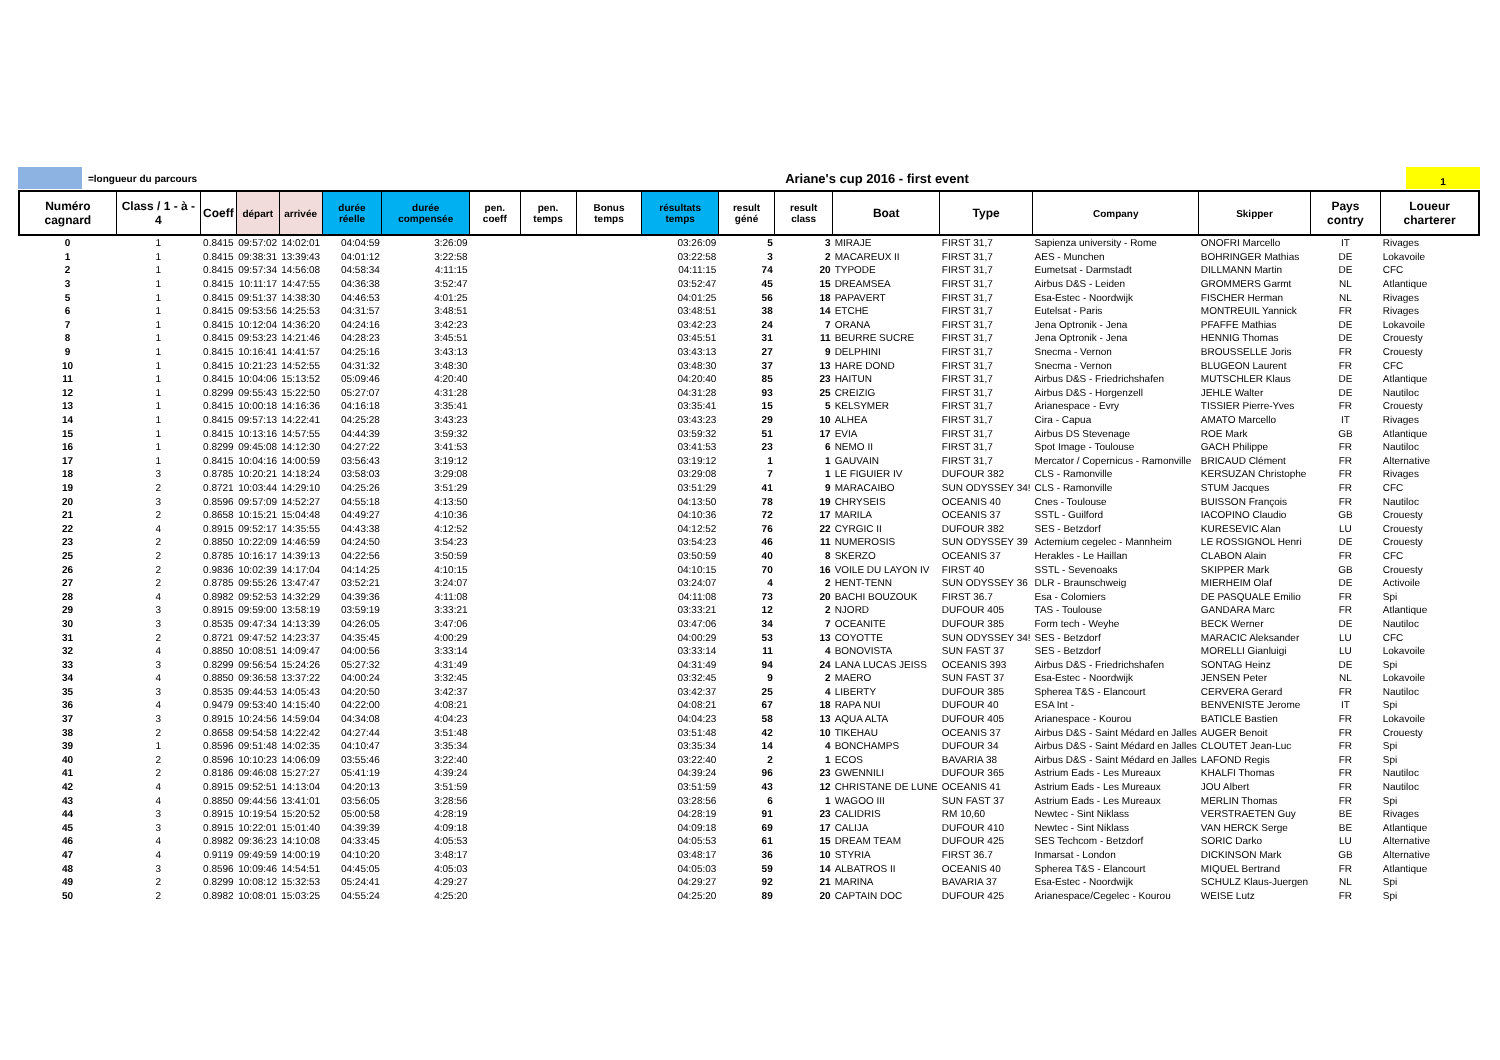=longueur du parcours
Ariane's cup 2016 - first event
1
| Numéro cagnard | Class / 1 - à - 4 | Coeff | départ | arrivée | durée réelle | durée compensée | pen. coeff | pen. temps | Bonus temps | résultats temps | result géné | result class | Boat | Type | Company | Skipper | Pays contry | Loueur charterer |
| --- | --- | --- | --- | --- | --- | --- | --- | --- | --- | --- | --- | --- | --- | --- | --- | --- | --- | --- |
| 0 | 1 | 0.8415 | 09:57:02 | 14:02:01 | 04:04:59 | 3:26:09 | | | | 03:26:09 | 5 | 3 | MIRAJE | FIRST 31,7 | Sapienza university - Rome | ONOFRI Marcello | IT | Rivages |
| 1 | 1 | 0.8415 | 09:38:31 | 13:39:43 | 04:01:12 | 3:22:58 | | | | 03:22:58 | 3 | 2 | MACAREUX II | FIRST 31,7 | AES - Munchen | BOHRINGER Mathias | DE | Lokavoile |
| 2 | 1 | 0.8415 | 09:57:34 | 14:56:08 | 04:58:34 | 4:11:15 | | | | 04:11:15 | 74 | 20 | TYPODE | FIRST 31,7 | Eumetsat - Darmstadt | DILLMANN Martin | DE | CFC |
| 3 | 1 | 0.8415 | 10:11:17 | 14:47:55 | 04:36:38 | 3:52:47 | | | | 03:52:47 | 45 | 15 | DREAMSEA | FIRST 31,7 | Airbus D&S - Leiden | GROMMERS Garmt | NL | Atlantique |
| 5 | 1 | 0.8415 | 09:51:37 | 14:38:30 | 04:46:53 | 4:01:25 | | | | 04:01:25 | 56 | 18 | PAPAVERT | FIRST 31,7 | Esa-Estec - Noordwijk | FISCHER Herman | NL | Rivages |
| 6 | 1 | 0.8415 | 09:53:56 | 14:25:53 | 04:31:57 | 3:48:51 | | | | 03:48:51 | 38 | 14 | ETCHE | FIRST 31,7 | Eutelsat - Paris | MONTREUIL Yannick | FR | Rivages |
| 7 | 1 | 0.8415 | 10:12:04 | 14:36:20 | 04:24:16 | 3:42:23 | | | | 03:42:23 | 24 | 7 | ORANA | FIRST 31,7 | Jena Optronik - Jena | PFAFFE Mathias | DE | Lokavoile |
| 8 | 1 | 0.8415 | 09:53:23 | 14:21:46 | 04:28:23 | 3:45:51 | | | | 03:45:51 | 31 | 11 | BEURRE SUCRE | FIRST 31,7 | Jena Optronik - Jena | HENNIG Thomas | DE | Crouesty |
| 9 | 1 | 0.8415 | 10:16:41 | 14:41:57 | 04:25:16 | 3:43:13 | | | | 03:43:13 | 27 | 9 | DELPHINI | FIRST 31,7 | Snecma - Vernon | BROUSSELLE Joris | FR | Crouesty |
| 10 | 1 | 0.8415 | 10:21:23 | 14:52:55 | 04:31:32 | 3:48:30 | | | | 03:48:30 | 37 | 13 | HARE DOND | FIRST 31,7 | Snecma - Vernon | BLUGEON Laurent | FR | CFC |
| 11 | 1 | 0.8415 | 10:04:06 | 15:13:52 | 05:09:46 | 4:20:40 | | | | 04:20:40 | 85 | 23 | HAITUN | FIRST 31,7 | Airbus D&S - Friedrichshafen | MUTSCHLER Klaus | DE | Atlantique |
| 12 | 1 | 0.8299 | 09:55:43 | 15:22:50 | 05:27:07 | 4:31:28 | | | | 04:31:28 | 93 | 25 | CREIZIG | FIRST 31,7 | Airbus D&S - Horgenzell | JEHLE Walter | DE | Nautiloc |
| 13 | 1 | 0.8415 | 10:00:18 | 14:16:36 | 04:16:18 | 3:35:41 | | | | 03:35:41 | 15 | 5 | KELSYMER | FIRST 31,7 | Arianespace - Evry | TISSIER Pierre-Yves | FR | Crouesty |
| 14 | 1 | 0.8415 | 09:57:13 | 14:22:41 | 04:25:28 | 3:43:23 | | | | 03:43:23 | 29 | 10 | ALHEA | FIRST 31,7 | Cira - Capua | AMATO Marcello | IT | Rivages |
| 15 | 1 | 0.8415 | 10:13:16 | 14:57:55 | 04:44:39 | 3:59:32 | | | | 03:59:32 | 51 | 17 | EVIA | FIRST 31,7 | Airbus DS Stevenage | ROE Mark | GB | Atlantique |
| 16 | 1 | 0.8299 | 09:45:08 | 14:12:30 | 04:27:22 | 3:41:53 | | | | 03:41:53 | 23 | 6 | NEMO II | FIRST 31,7 | Spot Image - Toulouse | GACH Philippe | FR | Nautiloc |
| 17 | 1 | 0.8415 | 10:04:16 | 14:00:59 | 03:56:43 | 3:19:12 | | | | 03:19:12 | 1 | 1 | GAUVAIN | FIRST 31,7 | Mercator / Copernicus - Ramonville | BRICAUD Clément | FR | Alternative |
| 18 | 3 | 0.8785 | 10:20:21 | 14:18:24 | 03:58:03 | 3:29:08 | | | | 03:29:08 | 7 | 1 | LE FIGUIER IV | DUFOUR 382 | CLS - Ramonville | KERSUZAN Christophe | FR | Rivages |
| 19 | 2 | 0.8721 | 10:03:44 | 14:29:10 | 04:25:26 | 3:51:29 | | | | 03:51:29 | 41 | 9 | MARACAIBO | SUN ODYSSEY 34! | CLS - Ramonville | STUM Jacques | FR | CFC |
| 20 | 3 | 0.8596 | 09:57:09 | 14:52:27 | 04:55:18 | 4:13:50 | | | | 04:13:50 | 78 | 19 | CHRYSEIS | OCEANIS 40 | Cnes - Toulouse | BUISSON François | FR | Nautiloc |
| 21 | 2 | 0.8658 | 10:15:21 | 15:04:48 | 04:49:27 | 4:10:36 | | | | 04:10:36 | 72 | 17 | MARILA | OCEANIS 37 | SSTL - Guilford | IACOPINO Claudio | GB | Crouesty |
| 22 | 4 | 0.8915 | 09:52:17 | 14:35:55 | 04:43:38 | 4:12:52 | | | | 04:12:52 | 76 | 22 | CYRGIC II | DUFOUR 382 | SES - Betzdorf | KURESEVIC Alan | LU | Crouesty |
| 23 | 2 | 0.8850 | 10:22:09 | 14:46:59 | 04:24:50 | 3:54:23 | | | | 03:54:23 | 46 | 11 | NUMEROSIS | SUN ODYSSEY 39 | Actemium cegelec - Mannheim | LE ROSSIGNOL Henri | DE | Crouesty |
| 25 | 2 | 0.8785 | 10:16:17 | 14:39:13 | 04:22:56 | 3:50:59 | | | | 03:50:59 | 40 | 8 | SKERZO | OCEANIS 37 | Herakles - Le Haillan | CLABON Alain | FR | CFC |
| 26 | 2 | 0.9836 | 10:02:39 | 14:17:04 | 04:14:25 | 4:10:15 | | | | 04:10:15 | 70 | 16 | VOILE DU LAYON IV | FIRST 40 | SSTL - Sevenoaks | SKIPPER Mark | GB | Crouesty |
| 27 | 2 | 0.8785 | 09:55:26 | 13:47:47 | 03:52:21 | 3:24:07 | | | | 03:24:07 | 4 | 2 | HENT-TENN | SUN ODYSSEY 36 | DLR - Braunschweig | MIERHEIM Olaf | DE | Activoile |
| 28 | 4 | 0.8982 | 09:52:53 | 14:32:29 | 04:39:36 | 4:11:08 | | | | 04:11:08 | 73 | 20 | BACHI BOUZOUK | FIRST 36.7 | Esa - Colomiers | DE PASQUALE Emilio | FR | Spi |
| 29 | 3 | 0.8915 | 09:59:00 | 13:58:19 | 03:59:19 | 3:33:21 | | | | 03:33:21 | 12 | 2 | NJORD | DUFOUR 405 | TAS - Toulouse | GANDARA Marc | FR | Atlantique |
| 30 | 3 | 0.8535 | 09:47:34 | 14:13:39 | 04:26:05 | 3:47:06 | | | | 03:47:06 | 34 | 7 | OCEANITE | DUFOUR 385 | Form tech - Weyhe | BECK Werner | DE | Nautiloc |
| 31 | 2 | 0.8721 | 09:47:52 | 14:23:37 | 04:35:45 | 4:00:29 | | | | 04:00:29 | 53 | 13 | COYOTTE | SUN ODYSSEY 34! | SES - Betzdorf | MARACIC Aleksander | LU | CFC |
| 32 | 4 | 0.8850 | 10:08:51 | 14:09:47 | 04:00:56 | 3:33:14 | | | | 03:33:14 | 11 | 4 | BONOVISTA | SUN FAST 37 | SES - Betzdorf | MORELLI Gianluigi | LU | Lokavoile |
| 33 | 3 | 0.8299 | 09:56:54 | 15:24:26 | 05:27:32 | 4:31:49 | | | | 04:31:49 | 94 | 24 | LANA LUCAS JEISS | OCEANIS 393 | Airbus D&S - Friedrichshafen | SONTAG Heinz | DE | Spi |
| 34 | 4 | 0.8850 | 09:36:58 | 13:37:22 | 04:00:24 | 3:32:45 | | | | 03:32:45 | 9 | 2 | MAERO | SUN FAST 37 | Esa-Estec - Noordwijk | JENSEN Peter | NL | Lokavoile |
| 35 | 3 | 0.8535 | 09:44:53 | 14:05:43 | 04:20:50 | 3:42:37 | | | | 03:42:37 | 25 | 4 | LIBERTY | DUFOUR 385 | Spherea T&S - Elancourt | CERVERA Gerard | FR | Nautiloc |
| 36 | 4 | 0.9479 | 09:53:40 | 14:15:40 | 04:22:00 | 4:08:21 | | | | 04:08:21 | 67 | 18 | RAPA NUI | DUFOUR 40 | ESA Int - | BENVENISTE Jerome | IT | Spi |
| 37 | 3 | 0.8915 | 10:24:56 | 14:59:04 | 04:34:08 | 4:04:23 | | | | 04:04:23 | 58 | 13 | AQUA ALTA | DUFOUR 405 | Arianespace - Kourou | BATICLE Bastien | FR | Lokavoile |
| 38 | 2 | 0.8658 | 09:54:58 | 14:22:42 | 04:27:44 | 3:51:48 | | | | 03:51:48 | 42 | 10 | TIKEHAU | OCEANIS 37 | Airbus D&S - Saint Médard en Jalles | AUGER Benoit | FR | Crouesty |
| 39 | 1 | 0.8596 | 09:51:48 | 14:02:35 | 04:10:47 | 3:35:34 | | | | 03:35:34 | 14 | 4 | BONCHAMPS | DUFOUR 34 | Airbus D&S - Saint Médard en Jalles | CLOUTET Jean-Luc | FR | Spi |
| 40 | 2 | 0.8596 | 10:10:23 | 14:06:09 | 03:55:46 | 3:22:40 | | | | 03:22:40 | 2 | 1 | ECOS | BAVARIA 38 | Airbus D&S - Saint Médard en Jalles | LAFOND Regis | FR | Spi |
| 41 | 2 | 0.8186 | 09:46:08 | 15:27:27 | 05:41:19 | 4:39:24 | | | | 04:39:24 | 96 | 23 | GWENNILI | DUFOUR 365 | Astrium Eads - Les Mureaux | KHALFI Thomas | FR | Nautiloc |
| 42 | 4 | 0.8915 | 09:52:51 | 14:13:04 | 04:20:13 | 3:51:59 | | | | 03:51:59 | 43 | 12 | CHRISTANE DE LUNE | OCEANIS 41 | Astrium Eads - Les Mureaux | JOU Albert | FR | Nautiloc |
| 43 | 4 | 0.8850 | 09:44:56 | 13:41:01 | 03:56:05 | 3:28:56 | | | | 03:28:56 | 6 | 1 | WAGOO III | SUN FAST 37 | Astrium Eads - Les Mureaux | MERLIN Thomas | FR | Spi |
| 44 | 3 | 0.8915 | 10:19:54 | 15:20:52 | 05:00:58 | 4:28:19 | | | | 04:28:19 | 91 | 23 | CALIDRIS | RM 10,60 | Newtec - Sint Niklass | VERSTRAETEN Guy | BE | Rivages |
| 45 | 3 | 0.8915 | 10:22:01 | 15:01:40 | 04:39:39 | 4:09:18 | | | | 04:09:18 | 69 | 17 | CALIJA | DUFOUR 410 | Newtec - Sint Niklass | VAN HERCK Serge | BE | Atlantique |
| 46 | 4 | 0.8982 | 09:36:23 | 14:10:08 | 04:33:45 | 4:05:53 | | | | 04:05:53 | 61 | 15 | DREAM TEAM | DUFOUR 425 | SES Techcom - Betzdorf | SORIC Darko | LU | Alternative |
| 47 | 4 | 0.9119 | 09:49:59 | 14:00:19 | 04:10:20 | 3:48:17 | | | | 03:48:17 | 36 | 10 | STYRIA | FIRST 36.7 | Inmarsat - London | DICKINSON Mark | GB | Alternative |
| 48 | 3 | 0.8596 | 10:09:46 | 14:54:51 | 04:45:05 | 4:05:03 | | | | 04:05:03 | 59 | 14 | ALBATROS II | OCEANIS 40 | Spherea T&S - Elancourt | MIQUEL Bertrand | FR | Atlantique |
| 49 | 2 | 0.8299 | 10:08:12 | 15:32:53 | 05:24:41 | 4:29:27 | | | | 04:29:27 | 92 | 21 | MARINA | BAVARIA 37 | Esa-Estec - Noordwijk | SCHULZ Klaus-Juergen | NL | Spi |
| 50 | 2 | 0.8982 | 10:08:01 | 15:03:25 | 04:55:24 | 4:25:20 | | | | 04:25:20 | 89 | 20 | CAPTAIN DOC | DUFOUR 425 | Arianespace/Cegelec - Kourou | WEISE Lutz | FR | Spi |